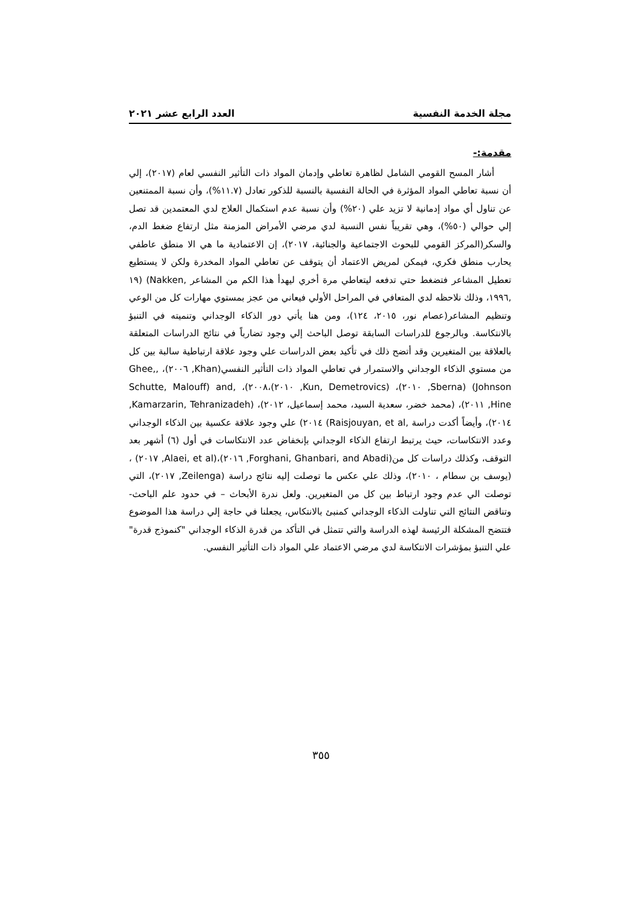مجلة الخدمة النفسية العدد الرابع عشر ٢٠٢١
مقدمة:-
أشار المسح القومي الشامل لظاهرة تعاطي وإدمان المواد ذات التأثير النفسي لعام (٢٠١٧)، إلي أن نسبة تعاطي المواد المؤثرة في الحالة النفسية بالنسبة للذكور تعادل (١١.٧%)، وأن نسبة الممتنعين عن تناول أي مواد إدمانية لا تزيد علي (٢٠%) وأن نسبة عدم استكمال العلاج لدي المعتمدين قد تصل إلي حوالي (٥٠%)، وهي تقريباً نفس النسبة لدي مرضي الأمراض المزمنة مثل ارتفاع ضغط الدم، والسكر(المركز القومي للبحوث الاجتماعية والجنائية، ٢٠١٧)، إن الاعتمادية ما هي الا منطق عاطفي يحارب منطق فكري، فيمكن لمريض الاعتماد أن يتوقف عن تعاطي المواد المخدرة ولكن لا يستطيع تعطيل المشاعر فتضغط حتي تدفعه ليتعاطي مرة أخري ليهدأ هذا الكم من المشاعر ,Nakken) (١٩ ,١٩٩٦، وذلك نلاحظه لدي المتعافي في المراحل الأولي فيعاني من عجز بمستوي مهارات كل من الوعي وتنظيم المشاعر(عصام نور، ٢٠١٥، ١٢٤)، ومن هنا يأتي دور الذكاء الوجداني وتنميته في التنبؤ بالانتكاسة. وبالرجوع للدراسات السابقة توصل الباحث إلي وجود تضارباً في نتائج الدراسات المتعلقة بالعلاقة بين المتغيرين وقد أتضح ذلك في تأكيد بعض الدراسات علي وجود علاقة ارتباطية سالبة بين كل من مستوي الذكاء الوجداني والاستمرار في تعاطي المواد ذات التأثير النفسي(Khan, ٢٠٠٦)، ,Ghee, Johnson) (Sberna, ٢٠١٠)، (Kun, Demetrovics, ٢٠١٠)،٢٠٠٨)، ,Schutte, Malouff) and Hine, ٢٠١١)، (محمد خضر، سعدية السيد، محمد إسماعيل، ٢٠١٢)، (Kamarzarin, Tehranizadeh, ٢٠١٤)، وأيضاً أكدت دراسة ,Raisjouyan, et al) ٢٠١٤) علي وجود علاقة عكسية بين الذكاء الوجداني وعدد الانتكاسات، حيث يرتبط ارتفاع الذكاء الوجداني بإنخفاض عدد الانتكاسات في أول (٦) أشهر بعد التوقف، وكذلك دراسات كل من(Forghani, Ghanbari, and Abadi, ٢٠١٦)،(Alaei, et al, ٢٠١٧) ، (يوسف بن سطام ، ٢٠١٠)، وذلك علي عكس ما توصلت إليه نتائج دراسة (Zeilenga, ٢٠١٧)، التي توصلت الي عدم وجود ارتباط بين كل من المتغيرين. ولعل ندرة الأبحاث – في حدود علم الباحث- وتناقض النتائج التي تناولت الذكاء الوجداني كمنبئ بالانتكاس، يجعلنا في حاجة إلي دراسة هذا الموضوع فتتضح المشكلة الرئيسة لهذه الدراسة والتي تتمثل في التأكد من قدرة الذكاء الوجداني "كنموذج قدرة" علي التنبؤ بمؤشرات الانتكاسة لدي مرضي الاعتماد علي المواد ذات التأثير النفسي.
٣٥٥